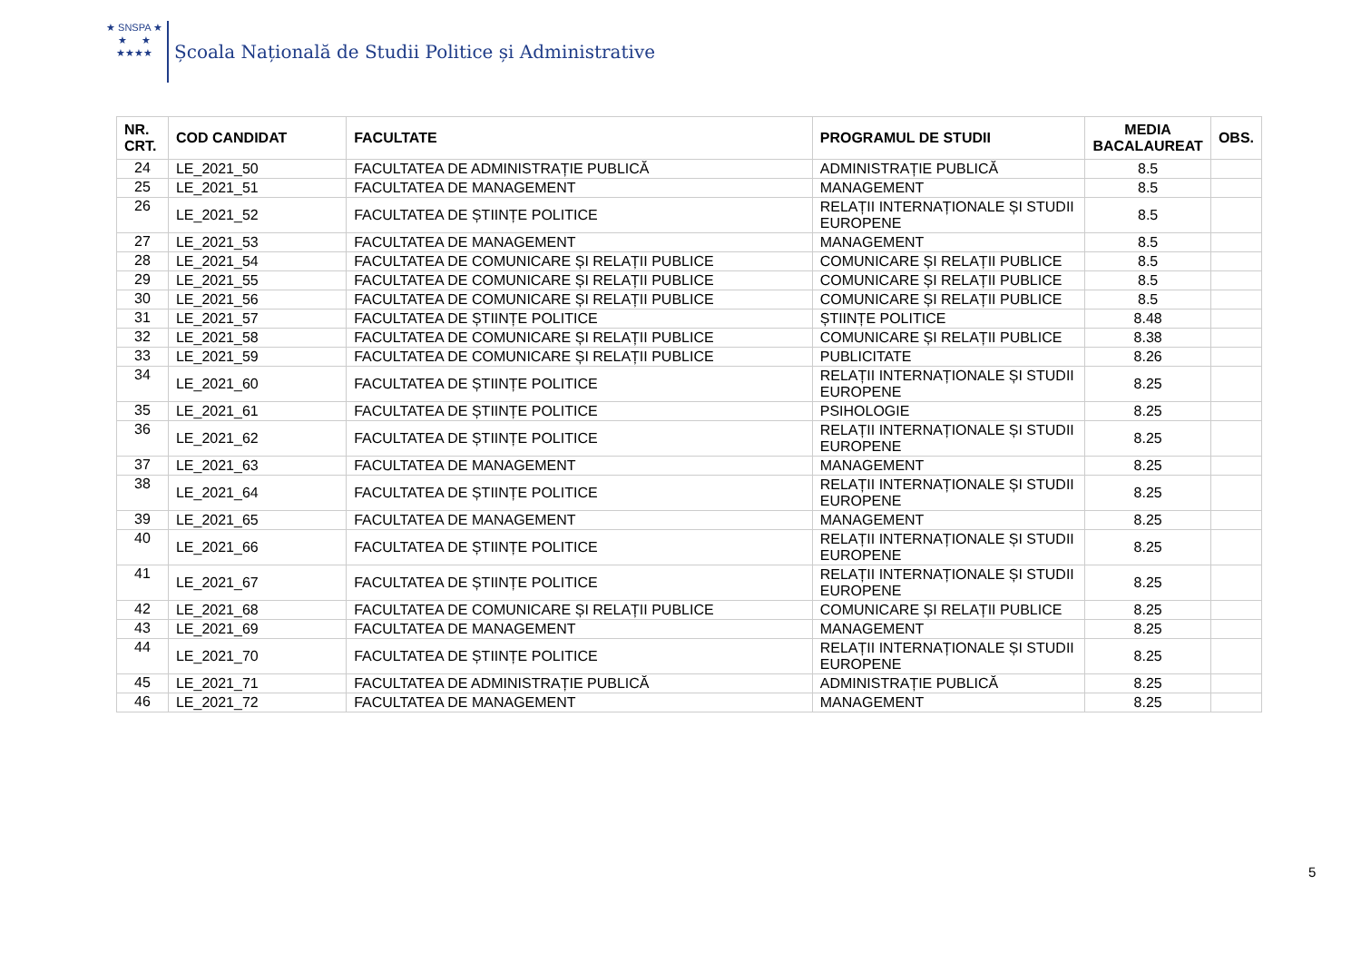★ SNSPA ★
★ ★
★★★★
Școala Națională de Studii Politice și Administrative
| NR. CRT. | COD CANDIDAT | FACULTATE | PROGRAMUL DE STUDII | MEDIA BACALAUREAT | OBS. |
| --- | --- | --- | --- | --- | --- |
| 24 | LE_2021_50 | FACULTATEA DE ADMINISTRAȚIE PUBLICĂ | ADMINISTRAȚIE PUBLICĂ | 8.5 | |
| 25 | LE_2021_51 | FACULTATEA DE MANAGEMENT | MANAGEMENT | 8.5 | |
| 26 | LE_2021_52 | FACULTATEA DE ȘTIINȚE POLITICE | RELAȚII INTERNAȚIONALE ȘI STUDII EUROPENE | 8.5 | |
| 27 | LE_2021_53 | FACULTATEA DE MANAGEMENT | MANAGEMENT | 8.5 | |
| 28 | LE_2021_54 | FACULTATEA DE COMUNICARE ȘI RELAȚII PUBLICE | COMUNICARE ȘI RELAȚII PUBLICE | 8.5 | |
| 29 | LE_2021_55 | FACULTATEA DE COMUNICARE ȘI RELAȚII PUBLICE | COMUNICARE ȘI RELAȚII PUBLICE | 8.5 | |
| 30 | LE_2021_56 | FACULTATEA DE COMUNICARE ȘI RELAȚII PUBLICE | COMUNICARE ȘI RELAȚII PUBLICE | 8.5 | |
| 31 | LE_2021_57 | FACULTATEA DE ȘTIINȚE POLITICE | ȘTIINȚE POLITICE | 8.48 | |
| 32 | LE_2021_58 | FACULTATEA DE COMUNICARE ȘI RELAȚII PUBLICE | COMUNICARE ȘI RELAȚII PUBLICE | 8.38 | |
| 33 | LE_2021_59 | FACULTATEA DE COMUNICARE ȘI RELAȚII PUBLICE | PUBLICITATE | 8.26 | |
| 34 | LE_2021_60 | FACULTATEA DE ȘTIINȚE POLITICE | RELAȚII INTERNAȚIONALE ȘI STUDII EUROPENE | 8.25 | |
| 35 | LE_2021_61 | FACULTATEA DE ȘTIINȚE POLITICE | PSIHOLOGIE | 8.25 | |
| 36 | LE_2021_62 | FACULTATEA DE ȘTIINȚE POLITICE | RELAȚII INTERNAȚIONALE ȘI STUDII EUROPENE | 8.25 | |
| 37 | LE_2021_63 | FACULTATEA DE MANAGEMENT | MANAGEMENT | 8.25 | |
| 38 | LE_2021_64 | FACULTATEA DE ȘTIINȚE POLITICE | RELAȚII INTERNAȚIONALE ȘI STUDII EUROPENE | 8.25 | |
| 39 | LE_2021_65 | FACULTATEA DE MANAGEMENT | MANAGEMENT | 8.25 | |
| 40 | LE_2021_66 | FACULTATEA DE ȘTIINȚE POLITICE | RELAȚII INTERNAȚIONALE ȘI STUDII EUROPENE | 8.25 | |
| 41 | LE_2021_67 | FACULTATEA DE ȘTIINȚE POLITICE | RELAȚII INTERNAȚIONALE ȘI STUDII EUROPENE | 8.25 | |
| 42 | LE_2021_68 | FACULTATEA DE COMUNICARE ȘI RELAȚII PUBLICE | COMUNICARE ȘI RELAȚII PUBLICE | 8.25 | |
| 43 | LE_2021_69 | FACULTATEA DE MANAGEMENT | MANAGEMENT | 8.25 | |
| 44 | LE_2021_70 | FACULTATEA DE ȘTIINȚE POLITICE | RELAȚII INTERNAȚIONALE ȘI STUDII EUROPENE | 8.25 | |
| 45 | LE_2021_71 | FACULTATEA DE ADMINISTRAȚIE PUBLICĂ | ADMINISTRAȚIE PUBLICĂ | 8.25 | |
| 46 | LE_2021_72 | FACULTATEA DE MANAGEMENT | MANAGEMENT | 8.25 | |
5